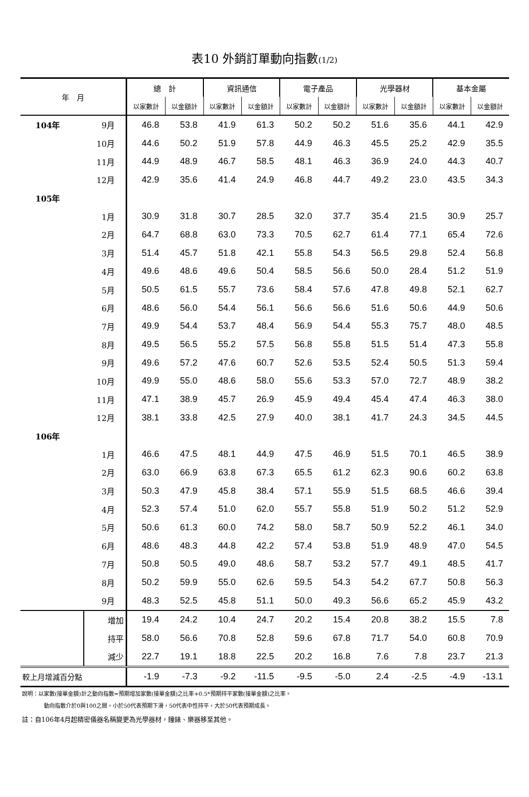表10 外銷訂單動向指數(1/2)
| 年 月 | | 總 計 | | 資訊通信 | | 電子產品 | | 光學器材 | | 基本金屬 | |
| --- | --- | --- | --- | --- | --- | --- | --- | --- | --- | --- | --- |
| | | 以家數計 | 以金額計 | 以家數計 | 以金額計 | 以家數計 | 以金額計 | 以家數計 | 以金額計 | 以家數計 | 以金額計 |
| 104年 | 9月 | 46.8 | 53.8 | 41.9 | 61.3 | 50.2 | 50.2 | 51.6 | 35.6 | 44.1 | 42.9 |
| | 10月 | 44.6 | 50.2 | 51.9 | 57.8 | 44.9 | 46.3 | 45.5 | 25.2 | 42.9 | 35.5 |
| | 11月 | 44.9 | 48.9 | 46.7 | 58.5 | 48.1 | 46.3 | 36.9 | 24.0 | 44.3 | 40.7 |
| | 12月 | 42.9 | 35.6 | 41.4 | 24.9 | 46.8 | 44.7 | 49.2 | 23.0 | 43.5 | 34.3 |
| 105年 | | | | | | | | | | | |
| | 1月 | 30.9 | 31.8 | 30.7 | 28.5 | 32.0 | 37.7 | 35.4 | 21.5 | 30.9 | 25.7 |
| | 2月 | 64.7 | 68.8 | 63.0 | 73.3 | 70.5 | 62.7 | 61.4 | 77.1 | 65.4 | 72.6 |
| | 3月 | 51.4 | 45.7 | 51.8 | 42.1 | 55.8 | 54.3 | 56.5 | 29.8 | 52.4 | 56.8 |
| | 4月 | 49.6 | 48.6 | 49.6 | 50.4 | 58.5 | 56.6 | 50.0 | 28.4 | 51.2 | 51.9 |
| | 5月 | 50.5 | 61.5 | 55.7 | 73.6 | 58.4 | 57.6 | 47.8 | 49.8 | 52.1 | 62.7 |
| | 6月 | 48.6 | 56.0 | 54.4 | 56.1 | 56.6 | 56.6 | 51.6 | 50.6 | 44.9 | 50.6 |
| | 7月 | 49.9 | 54.4 | 53.7 | 48.4 | 56.9 | 54.4 | 55.3 | 75.7 | 48.0 | 48.5 |
| | 8月 | 49.5 | 56.5 | 55.2 | 57.5 | 56.8 | 55.8 | 51.5 | 51.4 | 47.3 | 55.8 |
| | 9月 | 49.6 | 57.2 | 47.6 | 60.7 | 52.6 | 53.5 | 52.4 | 50.5 | 51.3 | 59.4 |
| | 10月 | 49.9 | 55.0 | 48.6 | 58.0 | 55.6 | 53.3 | 57.0 | 72.7 | 48.9 | 38.2 |
| | 11月 | 47.1 | 38.9 | 45.7 | 26.9 | 45.9 | 49.4 | 45.4 | 47.4 | 46.3 | 38.0 |
| | 12月 | 38.1 | 33.8 | 42.5 | 27.9 | 40.0 | 38.1 | 41.7 | 24.3 | 34.5 | 44.5 |
| 106年 | | | | | | | | | | | |
| | 1月 | 46.6 | 47.5 | 48.1 | 44.9 | 47.5 | 46.9 | 51.5 | 70.1 | 46.5 | 38.9 |
| | 2月 | 63.0 | 66.9 | 63.8 | 67.3 | 65.5 | 61.2 | 62.3 | 90.6 | 60.2 | 63.8 |
| | 3月 | 50.3 | 47.9 | 45.8 | 38.4 | 57.1 | 55.9 | 51.5 | 68.5 | 46.6 | 39.4 |
| | 4月 | 52.3 | 57.4 | 51.0 | 62.0 | 55.7 | 55.8 | 51.9 | 50.2 | 51.2 | 52.9 |
| | 5月 | 50.6 | 61.3 | 60.0 | 74.2 | 58.0 | 58.7 | 50.9 | 52.2 | 46.1 | 34.0 |
| | 6月 | 48.6 | 48.3 | 44.8 | 42.2 | 57.4 | 53.8 | 51.9 | 48.9 | 47.0 | 54.5 |
| | 7月 | 50.8 | 50.5 | 49.0 | 48.6 | 58.7 | 53.2 | 57.7 | 49.1 | 48.5 | 41.7 |
| | 8月 | 50.2 | 59.9 | 55.0 | 62.6 | 59.5 | 54.3 | 54.2 | 67.7 | 50.8 | 56.3 |
| | 9月 | 48.3 | 52.5 | 45.8 | 51.1 | 50.0 | 49.3 | 56.6 | 65.2 | 45.9 | 43.2 |
| | 增加 | 19.4 | 24.2 | 10.4 | 24.7 | 20.2 | 15.4 | 20.8 | 38.2 | 15.5 | 7.8 |
| | 持平 | 58.0 | 56.6 | 70.8 | 52.8 | 59.6 | 67.8 | 71.7 | 54.0 | 60.8 | 70.9 |
| | 減少 | 22.7 | 19.1 | 18.8 | 22.5 | 20.2 | 16.8 | 7.6 | 7.8 | 23.7 | 21.3 |
| 較上月增減百分點 | | -1.9 | -7.3 | -9.2 | -11.5 | -9.5 | -5.0 | 2.4 | -2.5 | -4.9 | -13.1 |
說明：以家數(接單金額)計之動向指數=預期增加家數(接單金額)之比率+0.5*預期持平家數(接單金額)之比率。
動向指數介於0與100之間，小於50代表預期下滑，50代表中性持平，大於50代表預期成長。
註：自106年4月起精密儀器名稱變更為光學器材，鐘錶、樂器移至其他。